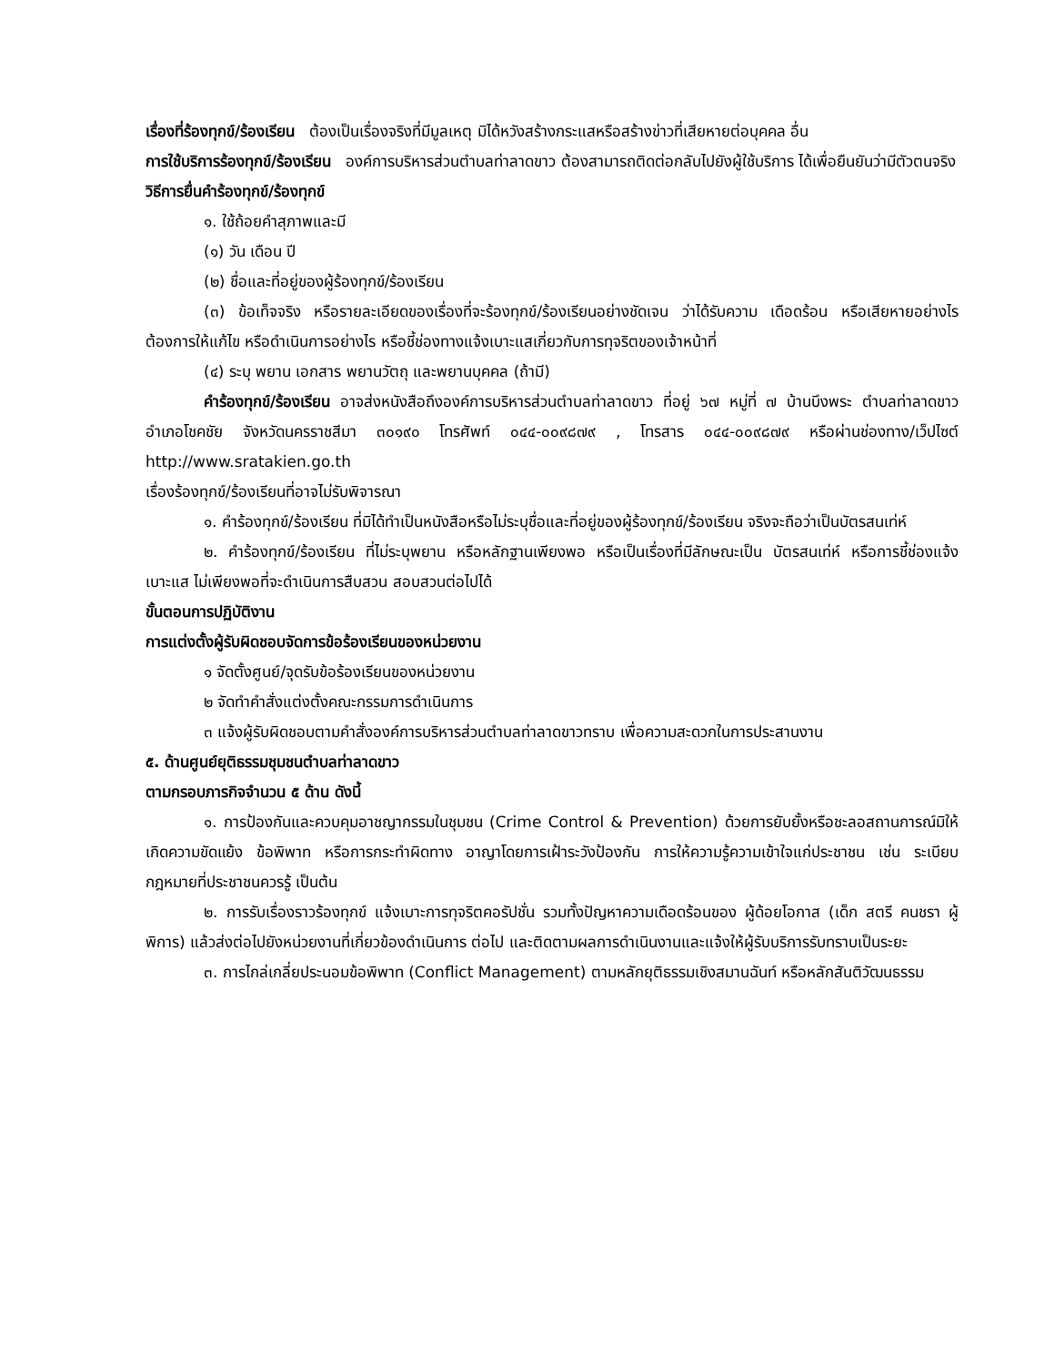เรื่องที่ร้องทุกข์/ร้องเรียน ต้องเป็นเรื่องจริงที่มีมูลเหตุ มิได้หวังสร้างกระแสหรือสร้างข่าวที่เสียหายต่อบุคคล อื่น
การใช้บริการร้องทุกข์/ร้องเรียน องค์การบริหารส่วนตำบลท่าลาดขาว ต้องสามารถติดต่อกลับไปยังผู้ใช้บริการ ได้เพื่อยืนยันว่ามีตัวตนจริง
วิธีการยื่นคำร้องทุกข์/ร้องทุกข์
๑. ใช้ถ้อยคำสุภาพและมี
(๑) วัน เดือน ปี
(๒) ชื่อและที่อยู่ของผู้ร้องทุกข์/ร้องเรียน
(๓) ข้อเท็จจริง หรือรายละเอียดของเรื่องที่จะร้องทุกข์/ร้องเรียนอย่างชัดเจน ว่าได้รับความ เดือดร้อน หรือเสียหายอย่างไร ต้องการให้แก้ไข หรือดำเนินการอย่างไร หรือชี้ช่องทางแจ้งเบาะแสเกี่ยวกับการทุจริตของเจ้าหน้าที่
(๔) ระบุ พยาน เอกสาร พยานวัตถุ และพยานบุคคล (ถ้ามี)
คำร้องทุกข์/ร้องเรียน อาจส่งหนังสือถึงองค์การบริหารส่วนตำบลท่าลาดขาว ที่อยู่ ๖๗ หมู่ที่ ๗ บ้านบึงพระ ตำบลท่าลาดขาว อำเภอโชคชัย จังหวัดนครราชสีมา ๓๐๑๙๐ โทรศัพท์ ๐๔๔-๐๐๙๘๗๙ , โทรสาร ๐๔๔-๐๐๙๘๗๙ หรือผ่านช่องทาง/เว็ปไซต์ http://www.sratakien.go.th
เรื่องร้องทุกข์/ร้องเรียนที่อาจไม่รับพิจารณา
๑. คำร้องทุกข์/ร้องเรียน ที่มิได้ทำเป็นหนังสือหรือไม่ระบุชื่อและที่อยู่ของผู้ร้องทุกข์/ร้องเรียน จริงจะถือว่าเป็นบัตรสนเท่ห์
๒. คำร้องทุกข์/ร้องเรียน ที่ไม่ระบุพยาน หรือหลักฐานเพียงพอ หรือเป็นเรื่องที่มีลักษณะเป็น บัตรสนเท่ห์ หรือการชี้ช่องแจ้งเบาะแส ไม่เพียงพอที่จะดำเนินการสืบสวน สอบสวนต่อไปได้
ขั้นตอนการปฏิบัติงาน
การแต่งตั้งผู้รับผิดชอบจัดการข้อร้องเรียนของหน่วยงาน
๑ จัดตั้งศูนย์/จุดรับข้อร้องเรียนของหน่วยงาน
๒ จัดทำคำสั่งแต่งตั้งคณะกรรมการดำเนินการ
๓ แจ้งผู้รับผิดชอบตามคำสั่งองค์การบริหารส่วนตำบลท่าลาดขาวทราบ เพื่อความสะดวกในการประสานงาน
๕. ด้านศูนย์ยุติธรรมชุมชนตำบลท่าลาดขาว
ตามกรอบภารกิจจำนวน ๕ ด้าน ดังนี้
๑. การป้องกันและควบคุมอาชญากรรมในชุมชน (Crime Control & Prevention) ด้วยการยับยั้งหรือชะลอสถานการณ์มิให้เกิดความขัดแย้ง ข้อพิพาท หรือการกระทำผิดทาง อาญาโดยการเฝ้าระวังป้องกัน การให้ความรู้ความเข้าใจแก่ประชาชน เช่น ระเบียบ กฎหมายที่ประชาชนควรรู้ เป็นต้น
๒. การรับเรื่องราวร้องทุกข์ แจ้งเบาะการทุจริตคอรัปชั่น รวมทั้งปัญหาความเดือดร้อนของ ผู้ด้อยโอกาส (เด็ก สตรี คนชรา ผู้พิการ) แล้วส่งต่อไปยังหน่วยงานที่เกี่ยวข้องดำเนินการ ต่อไป และติดตามผลการดำเนินงานและแจ้งให้ผู้รับบริการรับทราบเป็นระยะ
๓. การไกล่เกลี่ยประนอมข้อพิพาท (Conflict Management) ตามหลักยุติธรรมเชิงสมานฉันท์ หรือหลักสันติวัฒนธรรม